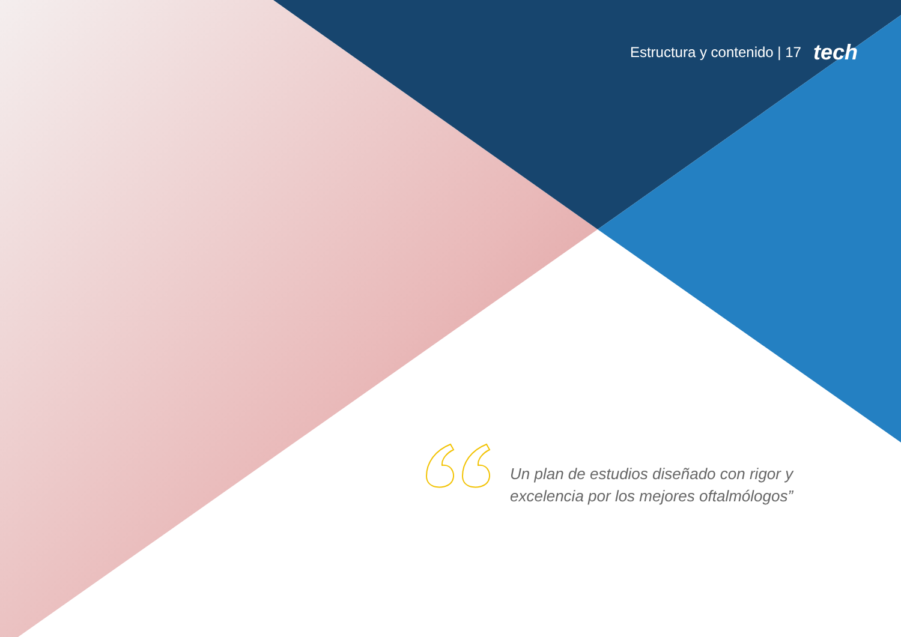Estructura y contenido | 17 tech
Un plan de estudios diseñado con rigor y
excelencia por los mejores oftalmólogos”